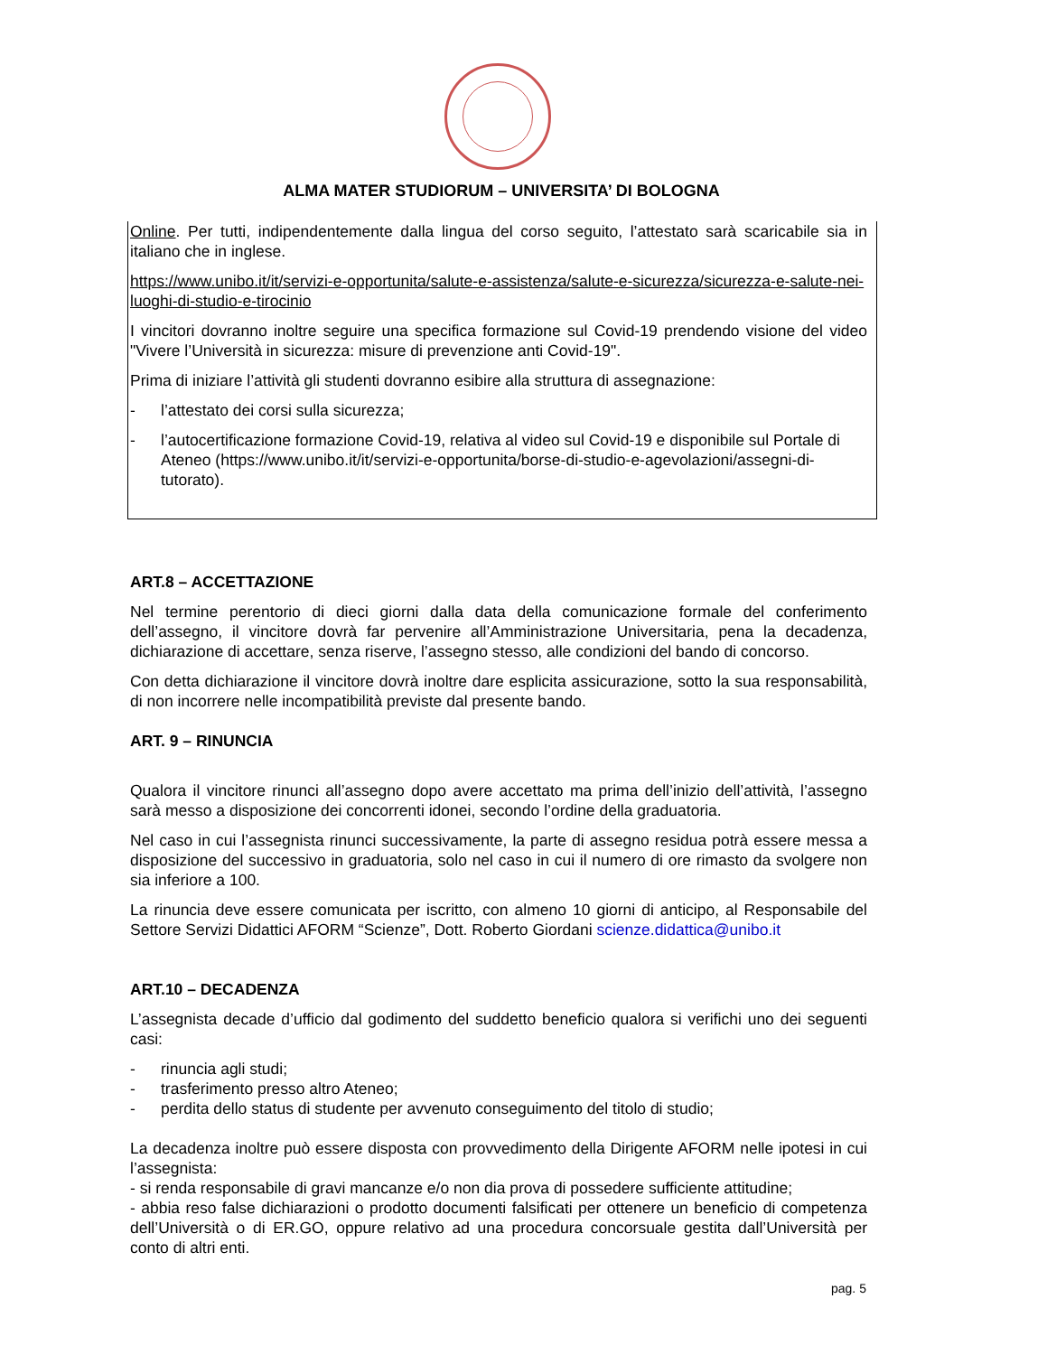ALMA MATER STUDIORUM – UNIVERSITA’ DI BOLOGNA
Online. Per tutti, indipendentemente dalla lingua del corso seguito, l’attestato sarà scaricabile sia in italiano che in inglese.
https://www.unibo.it/it/servizi-e-opportunita/salute-e-assistenza/salute-e-sicurezza/sicurezza-e-salute-nei-luoghi-di-studio-e-tirocinio
I vincitori dovranno inoltre seguire una specifica formazione sul Covid-19 prendendo visione del video "Vivere l’Università in sicurezza: misure di prevenzione anti Covid-19".
Prima di iniziare l’attività gli studenti dovranno esibire alla struttura di assegnazione:
- l’attestato dei corsi sulla sicurezza;
- l’autocertificazione formazione Covid-19, relativa al video sul Covid-19 e disponibile sul Portale di Ateneo (https://www.unibo.it/it/servizi-e-opportunita/borse-di-studio-e-agevolazioni/assegni-di-tutorato).
ART.8 – ACCETTAZIONE
Nel termine perentorio di dieci giorni dalla data della comunicazione formale del conferimento dell’assegno, il vincitore dovrà far pervenire all’Amministrazione Universitaria, pena la decadenza, dichiarazione di accettare, senza riserve, l’assegno stesso, alle condizioni del bando di concorso.
Con detta dichiarazione il vincitore dovrà inoltre dare esplicita assicurazione, sotto la sua responsabilità, di non incorrere nelle incompatibilità previste dal presente bando.
ART. 9 – RINUNCIA
Qualora il vincitore rinunci all’assegno dopo avere accettato ma prima dell’inizio dell’attività, l’assegno sarà messo a disposizione dei concorrenti idonei, secondo l’ordine della graduatoria.
Nel caso in cui l’assegnista rinunci successivamente, la parte di assegno residua potrà essere messa a disposizione del successivo in graduatoria, solo nel caso in cui il numero di ore rimasto da svolgere non sia inferiore a 100.
La rinuncia deve essere comunicata per iscritto, con almeno 10 giorni di anticipo, al Responsabile del Settore Servizi Didattici AFORM “Scienze”, Dott. Roberto Giordani scienze.didattica@unibo.it
ART.10 – DECADENZA
L’assegnista decade d’ufficio dal godimento del suddetto beneficio qualora si verifichi uno dei seguenti casi:
- rinuncia agli studi;
- trasferimento presso altro Ateneo;
- perdita dello status di studente per avvenuto conseguimento del titolo di studio;
La decadenza inoltre può essere disposta con provvedimento della Dirigente AFORM nelle ipotesi in cui l’assegnista:
- si renda responsabile di gravi mancanze e/o non dia prova di possedere sufficiente attitudine;
- abbia reso false dichiarazioni o prodotto documenti falsificati per ottenere un beneficio di competenza dell’Università o di ER.GO, oppure relativo ad una procedura concorsuale gestita dall’Università per conto di altri enti.
pag. 5